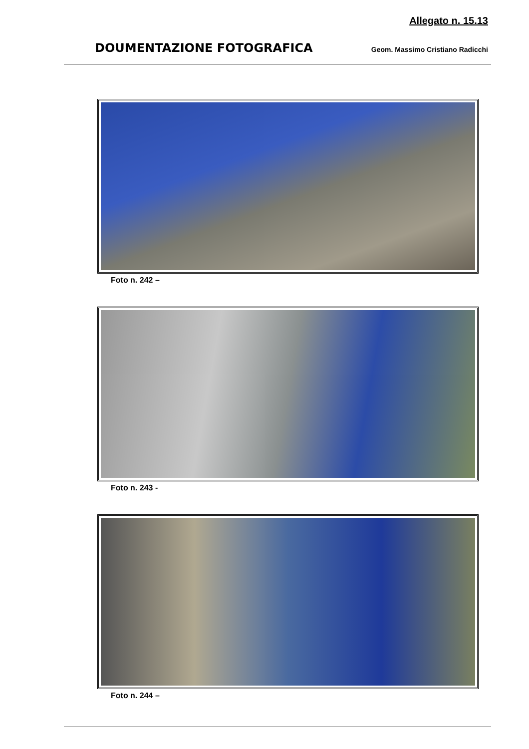Allegato n. 15.13
DOUMENTAZIONE FOTOGRAFICA Geom. Massimo Cristiano Radicchi
Foto n. 242 –
Foto n. 243 -
Foto n. 244 –